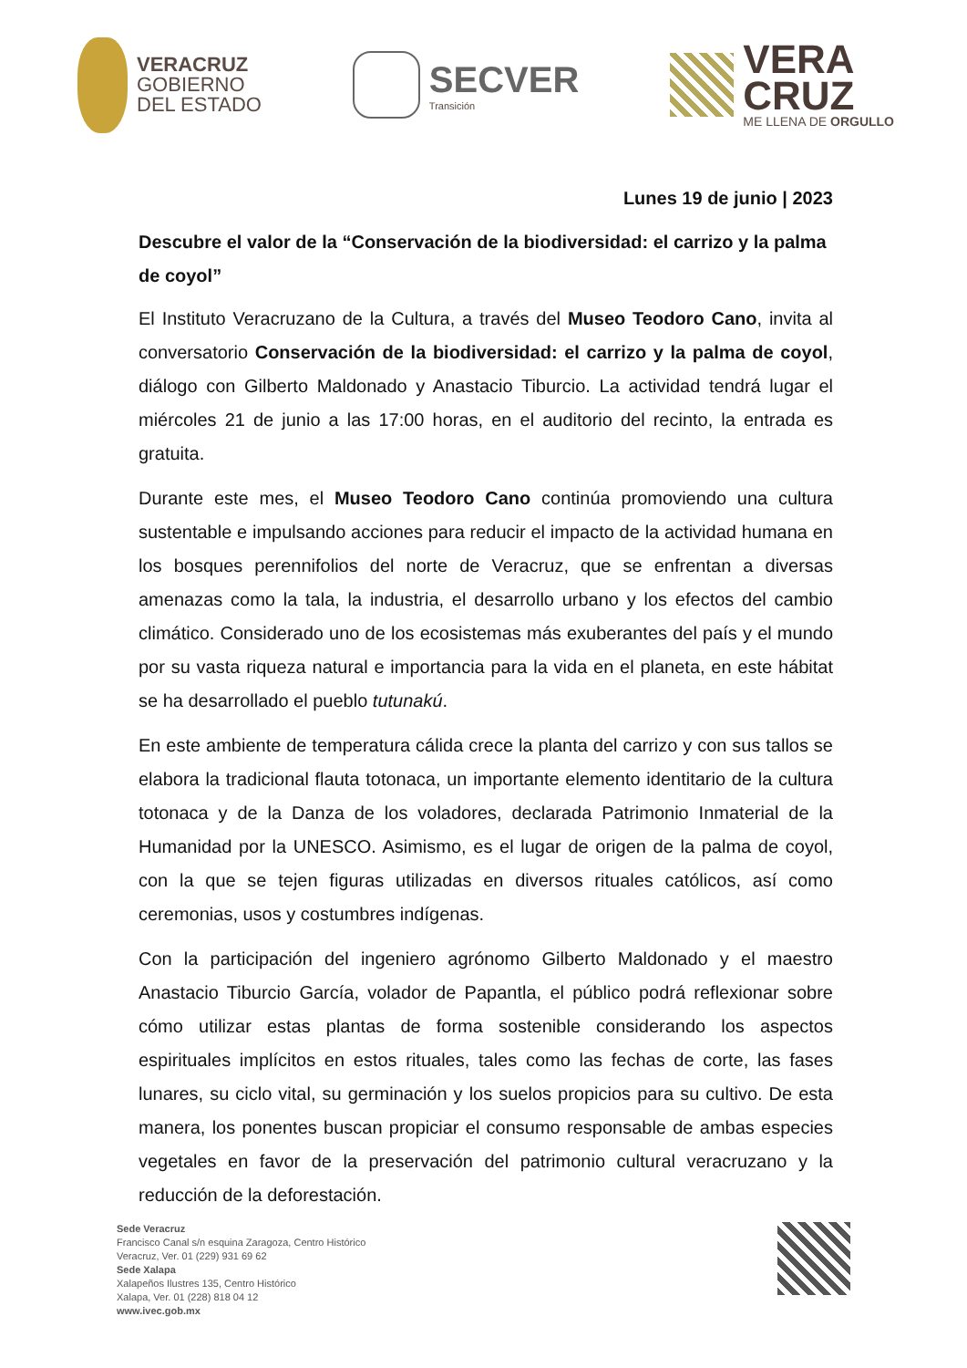VERACRUZ
GOBIERNO
DEL ESTADO
SECVER
Transición
VERA
CRUZ
ME LLENA DE ORGULLO
Lunes 19 de junio | 2023
Descubre el valor de la “Conservación de la biodiversidad: el carrizo y la palma de coyol”
El Instituto Veracruzano de la Cultura, a través del Museo Teodoro Cano, invita al conversatorio Conservación de la biodiversidad: el carrizo y la palma de coyol, diálogo con Gilberto Maldonado y Anastacio Tiburcio. La actividad tendrá lugar el miércoles 21 de junio a las 17:00 horas, en el auditorio del recinto, la entrada es gratuita.
Durante este mes, el Museo Teodoro Cano continúa promoviendo una cultura sustentable e impulsando acciones para reducir el impacto de la actividad humana en los bosques perennifolios del norte de Veracruz, que se enfrentan a diversas amenazas como la tala, la industria, el desarrollo urbano y los efectos del cambio climático. Considerado uno de los ecosistemas más exuberantes del país y el mundo por su vasta riqueza natural e importancia para la vida en el planeta, en este hábitat se ha desarrollado el pueblo tutunakú.
En este ambiente de temperatura cálida crece la planta del carrizo y con sus tallos se elabora la tradicional flauta totonaca, un importante elemento identitario de la cultura totonaca y de la Danza de los voladores, declarada Patrimonio Inmaterial de la Humanidad por la UNESCO. Asimismo, es el lugar de origen de la palma de coyol, con la que se tejen figuras utilizadas en diversos rituales católicos, así como ceremonias, usos y costumbres indígenas.
Con la participación del ingeniero agrónomo Gilberto Maldonado y el maestro Anastacio Tiburcio García, volador de Papantla, el público podrá reflexionar sobre cómo utilizar estas plantas de forma sostenible considerando los aspectos espirituales implícitos en estos rituales, tales como las fechas de corte, las fases lunares, su ciclo vital, su germinación y los suelos propicios para su cultivo. De esta manera, los ponentes buscan propiciar el consumo responsable de ambas especies vegetales en favor de la preservación del patrimonio cultural veracruzano y la reducción de la deforestación.
Sede Veracruz
Francisco Canal s/n esquina Zaragoza, Centro Histórico
Veracruz, Ver. 01 (229) 931 69 62
Sede Xalapa
Xalapeños Ilustres 135, Centro Histórico
Xalapa, Ver. 01 (228) 818 04 12
www.ivec.gob.mx